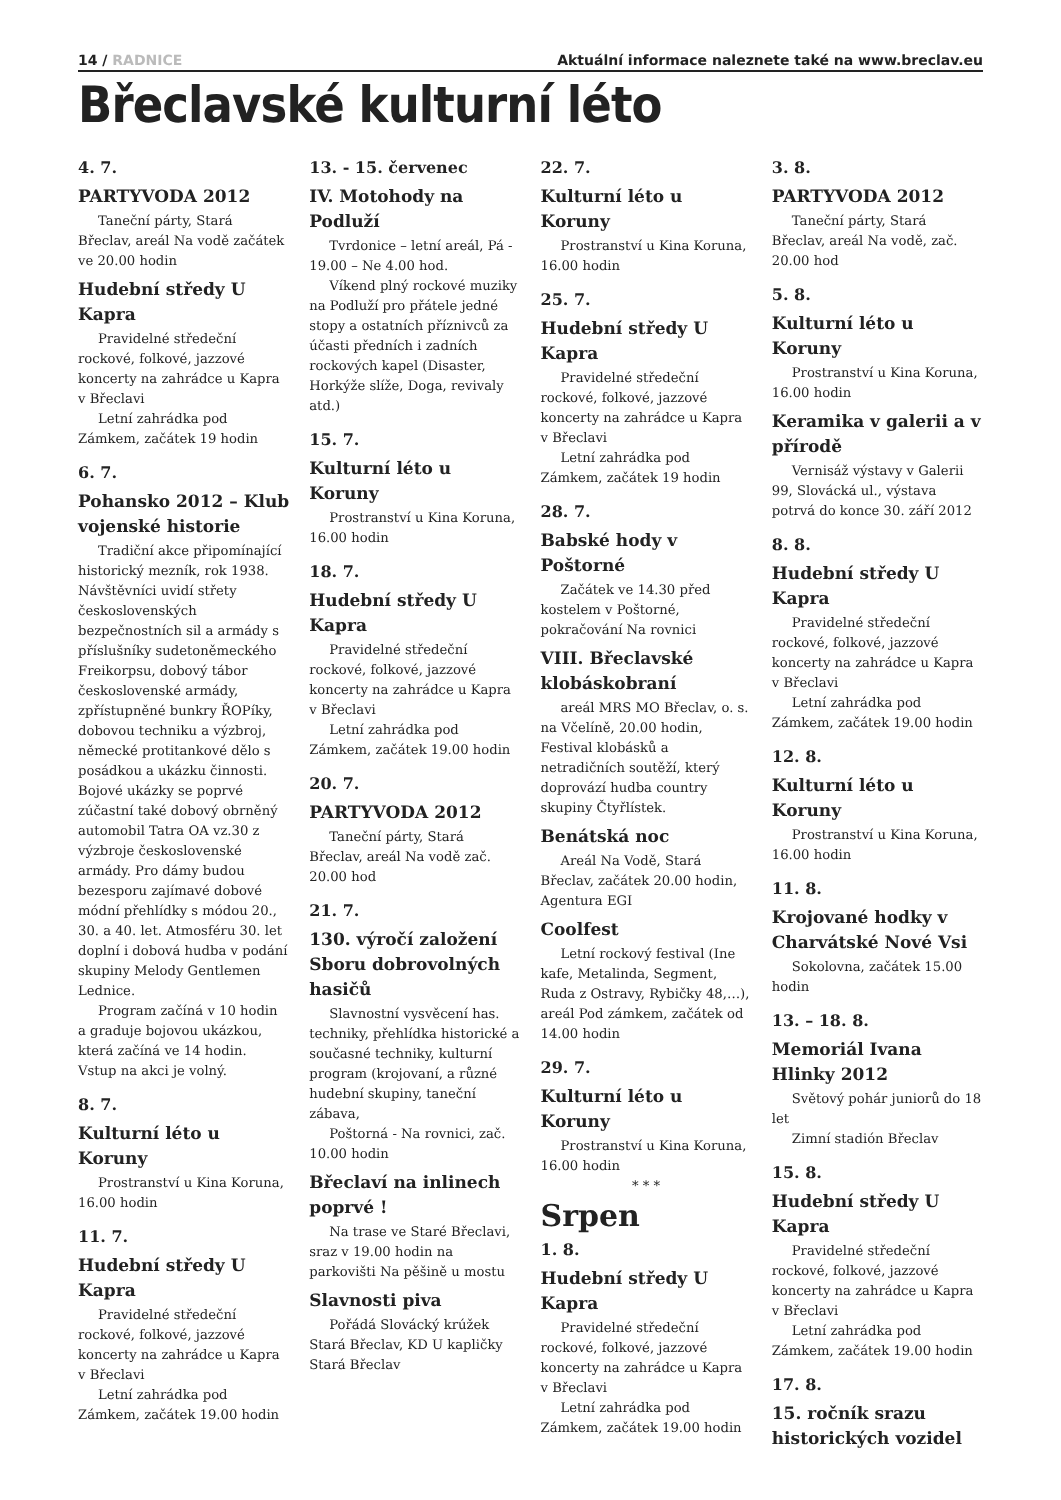14 / RADNICE Aktuální informace naleznete také na www.breclav.eu
Břeclavské kulturní léto
4. 7.
PARTYVODA 2012
Taneční párty, Stará Břeclav, areál Na vodě začátek ve 20.00 hodin
Hudební středy U Kapra
Pravidelné středeční rockové, folkové, jazzové koncerty na zahrádce u Kapra v Břeclavi
Letní zahrádka pod Zámkem, začátek 19 hodin
6. 7.
Pohansko 2012 – Klub vojenské historie
Tradiční akce připomínající historický mezník, rok 1938. Návštěvníci uvidí střety československých bezpečnostních sil a armády s příslušníky sudetoněmeckého Freikorpsu, dobový tábor československé armády, zpřístupněné bunkry ŘOPíky, dobovou techniku a výzbroj, německé protitankové dělo s posádkou a ukázku činnosti. Bojové ukázky se poprvé zúčastní také dobový obrněný automobil Tatra OA vz.30 z výzbroje československé armády. Pro dámy budou bezesporu zajímavé dobové módní přehlídky s módou 20., 30. a 40. let. Atmosféru 30. let doplní i dobová hudba v podání skupiny Melody Gentlemen Lednice.
Program začíná v 10 hodin a graduje bojovou ukázkou, která začíná ve 14 hodin. Vstup na akci je volný.
8. 7.
Kulturní léto u Koruny
Prostranství u Kina Koruna, 16.00 hodin
11. 7.
Hudební středy U Kapra
Pravidelné středeční rockové, folkové, jazzové koncerty na zahrádce u Kapra v Břeclavi
Letní zahrádka pod Zámkem, začátek 19.00 hodin
13. - 15. červenec
IV. Motohody na Podluží
Tvrdonice – letní areál, Pá - 19.00 – Ne 4.00 hod.
Víkend plný rockové muziky na Podluží pro přátele jedné stopy a ostatních příznivců za účasti předních i zadních rockových kapel (Disaster, Horkýže slíže, Doga, revivaly atd.)
15. 7.
Kulturní léto u Koruny
Prostranství u Kina Koruna, 16.00 hodin
18. 7.
Hudební středy U Kapra
Pravidelné středeční rockové, folkové, jazzové koncerty na zahrádce u Kapra v Břeclavi
Letní zahrádka pod Zámkem, začátek 19.00 hodin
20. 7.
PARTYVODA 2012
Taneční párty, Stará Břeclav, areál Na vodě zač. 20.00 hod
21. 7.
130. výročí založení Sboru dobrovolných hasičů
Slavnostní vysvěcení has. techniky, přehlídka historické a současné techniky, kulturní program (krojovaní, a různé hudební skupiny, taneční zábava,
Poštorná - Na rovnici, zač. 10.00 hodin
Břeclaví na inlinech poprvé !
Na trase ve Staré Břeclavi, sraz v 19.00 hodin na parkovišti Na pěšině u mostu
Slavnosti piva
Pořádá Slovácký krúžek Stará Břeclav, KD U kapličky Stará Břeclav
22. 7.
Kulturní léto u Koruny
Prostranství u Kina Koruna, 16.00 hodin
25. 7.
Hudební středy U Kapra
Pravidelné středeční rockové, folkové, jazzové koncerty na zahrádce u Kapra v Břeclavi
Letní zahrádka pod Zámkem, začátek 19 hodin
28. 7.
Babské hody v Poštorné
Začátek ve 14.30 před kostelem v Poštorné, pokračování Na rovnici
VIII. Břeclavské klobáskobraní
areál MRS MO Břeclav, o. s. na Včelíně, 20.00 hodin, Festival klobásků a netradičních soutěží, který doprovází hudba country skupiny Čtyřlístek.
Benátská noc
Areál Na Vodě, Stará Břeclav, začátek 20.00 hodin, Agentura EGI
Coolfest
Letní rockový festival (Ine kafe, Metalinda, Segment, Ruda z Ostravy, Rybičky 48,…), areál Pod zámkem, začátek od 14.00 hodin
29. 7.
Kulturní léto u Koruny
Prostranství u Kina Koruna, 16.00 hodin
* * *
Srpen
1. 8.
Hudební středy U Kapra
Pravidelné středeční rockové, folkové, jazzové koncerty na zahrádce u Kapra v Břeclavi
Letní zahrádka pod Zámkem, začátek 19.00 hodin
3. 8.
PARTYVODA 2012
Taneční párty, Stará Břeclav, areál Na vodě, zač. 20.00 hod
5. 8.
Kulturní léto u Koruny
Prostranství u Kina Koruna, 16.00 hodin
Keramika v galerii a v přírodě
Vernisáž výstavy v Galerii 99, Slovácká ul., výstava potrvá do konce 30. září 2012
8. 8.
Hudební středy U Kapra
Pravidelné středeční rockové, folkové, jazzové koncerty na zahrádce u Kapra v Břeclavi
Letní zahrádka pod Zámkem, začátek 19.00 hodin
12. 8.
Kulturní léto u Koruny
Prostranství u Kina Koruna, 16.00 hodin
11. 8.
Krojované hodky v Charvátské Nové Vsi
Sokolovna, začátek 15.00 hodin
13. – 18. 8.
Memoriál Ivana Hlinky 2012
Světový pohár juniorů do 18 let
Zimní stadión Břeclav
15. 8.
Hudební středy U Kapra
Pravidelné středeční rockové, folkové, jazzové koncerty na zahrádce u Kapra v Břeclavi
Letní zahrádka pod Zámkem, začátek 19.00 hodin
17. 8.
15. ročník srazu historických vozidel